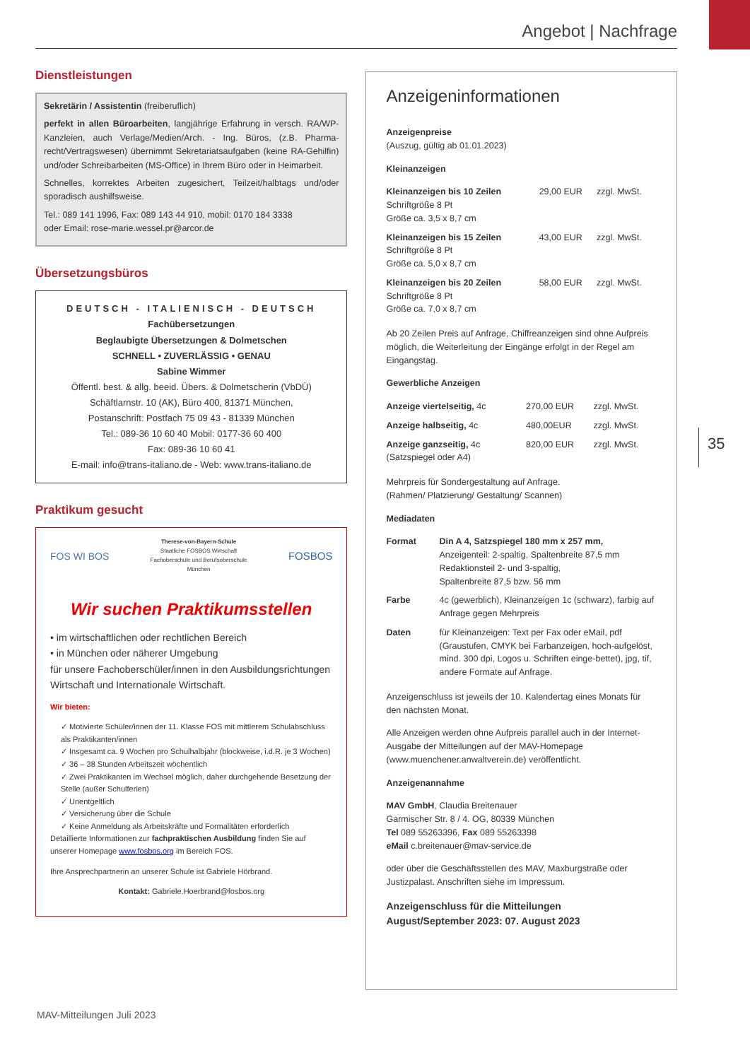Angebot | Nachfrage
Dienstleistungen
Sekretärin / Assistentin (freiberuflich)
perfekt in allen Büroarbeiten, langjährige Erfahrung in versch. RA/WP-Kanzleien, auch Verlage/Medien/Arch. - Ing. Büros, (z.B. Pharma-recht/Vertragswesen) übernimmt Sekretariatsaufgaben (keine RA-Gehilfin) und/oder Schreibarbeiten (MS-Office) in Ihrem Büro oder in Heimarbeit.
Schnelles, korrektes Arbeiten zugesichert, Teilzeit/halbtags und/oder sporadisch aushilfsweise.
Tel.: 089 141 1996, Fax: 089 143 44 910, mobil: 0170 184 3338
oder Email: rose-marie.wessel.pr@arcor.de
Übersetzungsbüros
DEUTSCH - ITALIENISCH - DEUTSCH
Fachübersetzungen
Beglaubigte Übersetzungen & Dolmetschen
SCHNELL • ZUVERLÄSSIG • GENAU
Sabine Wimmer
Öffentl. best. & allg. beeid. Übers. & Dolmetscherin (VbDÜ)
Schäftlarnstr. 10 (AK), Büro 400, 81371 München,
Postanschrift: Postfach 75 09 43 - 81339 München
Tel.: 089-36 10 60 40 Mobil: 0177-36 60 400
Fax: 089-36 10 60 41
E-mail: info@trans-italiano.de - Web: www.trans-italiano.de
Praktikum gesucht
FOS WI BOS Therese-von-Bayern-Schule
Staatliche FOSBOS Wirtschaft
Fachoberschule und Berufsoberschule
München FOSBOS
Wir suchen Praktikumsstellen
• im wirtschaftlichen oder rechtlichen Bereich
• in München oder näherer Umgebung
für unsere Fachoberschüler/innen in den Ausbildungsrichtungen Wirtschaft und Internationale Wirtschaft.
Wir bieten:
✓ Motivierte Schüler/innen der 11. Klasse FOS mit mittlerem Schulabschluss als Praktikanten/innen
✓ Insgesamt ca. 9 Wochen pro Schulhalbjahr (blockweise, i.d.R. je 3 Wochen)
✓ 36 – 38 Stunden Arbeitszeit wöchentlich
✓ Zwei Praktikanten im Wechsel möglich, daher durchgehende Besetzung der Stelle (außer Schulferien)
✓ Unentgeltlich
✓ Versicherung über die Schule
✓ Keine Anmeldung als Arbeitskräfte und Formalitäten erforderlich
Detaillierte Informationen zur fachpraktischen Ausbildung finden Sie auf unserer Homepage www.fosbos.org im Bereich FOS.
Ihre Ansprechpartnerin an unserer Schule ist Gabriele Hörbrand.
Kontakt: Gabriele.Hoerbrand@fosbos.org
Anzeigeninformationen
Anzeigenpreise
(Auszug, gültig ab 01.01.2023)
Kleinanzeigen
| Kleinanzeigen bis 10 Zeilen Schriftgröße 8 Pt Größe ca. 3,5 x 8,7 cm | 29,00 EUR | zzgl. MwSt. |
| Kleinanzeigen bis 15 Zeilen Schriftgröße 8 Pt Größe ca. 5,0 x 8,7 cm | 43,00 EUR | zzgl. MwSt. |
| Kleinanzeigen bis 20 Zeilen Schriftgröße 8 Pt Größe ca. 7,0 x 8,7 cm | 58,00 EUR | zzgl. MwSt. |
Ab 20 Zeilen Preis auf Anfrage, Chiffreanzeigen sind ohne Aufpreis möglich, die Weiterleitung der Eingänge erfolgt in der Regel am Eingangstag.
Gewerbliche Anzeigen
| Anzeige viertelseitig, 4c | 270,00 EUR | zzgl. MwSt. |
| Anzeige halbseitig, 4c | 480,00EUR | zzgl. MwSt. |
| Anzeige ganzseitig, 4c (Satzspiegel oder A4) | 820,00 EUR | zzgl. MwSt. |
Mehrpreis für Sondergestaltung auf Anfrage.
(Rahmen/ Platzierung/ Gestaltung/ Scannen)
Mediadaten
| Format | Din A 4, Satzspiegel 180 mm x 257 mm, Anzeigenteil: 2-spaltig, Spaltenbreite 87,5 mm Redaktionsteil 2- und 3-spaltig, Spaltenbreite 87,5 bzw. 56 mm |
| Farbe | 4c (gewerblich), Kleinanzeigen 1c (schwarz), farbig auf Anfrage gegen Mehrpreis |
| Daten | für Kleinanzeigen: Text per Fax oder eMail, pdf (Graustufen, CMYK bei Farbanzeigen, hoch-aufgelöst, mind. 300 dpi, Logos u. Schriften einge-bettet), jpg, tif, andere Formate auf Anfrage. |
Anzeigenschluss ist jeweils der 10. Kalendertag eines Monats für den nächsten Monat.
Alle Anzeigen werden ohne Aufpreis parallel auch in der Internet-Ausgabe der Mitteilungen auf der MAV-Homepage (www.muenchener.anwaltverein.de) veröffentlicht.
Anzeigenannahme
MAV GmbH, Claudia Breitenauer
Garmischer Str. 8 / 4. OG, 80339 München
Tel 089 55263396, Fax 089 55263398
eMail c.breitenauer@mav-service.de
oder über die Geschäftsstellen des MAV, Maxburgstraße oder Justizpalast. Anschriften siehe im Impressum.
Anzeigenschluss für die Mitteilungen
August/September 2023: 07. August 2023
35
MAV-Mitteilungen Juli 2023